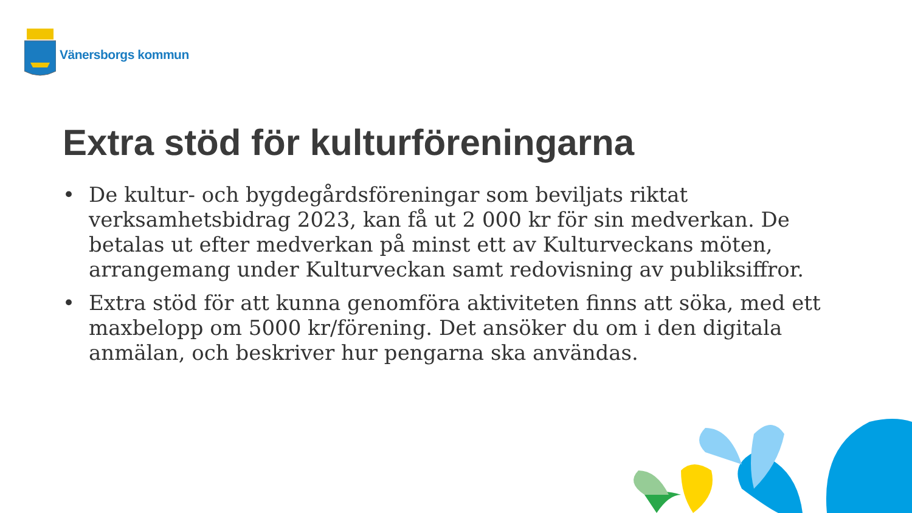Vänersborgs kommun
Extra stöd för kulturföreningarna
• De kultur- och bygdegårdsföreningar som beviljats riktat verksamhetsbidrag 2023, kan få ut 2 000 kr för sin medverkan. De betalas ut efter medverkan på minst ett av Kulturveckans möten, arrangemang under Kulturveckan samt redovisning av publiksiffror.
• Extra stöd för att kunna genomföra aktiviteten finns att söka, med ett maxbelopp om 5000 kr/förening. Det ansöker du om i den digitala anmälan, och beskriver hur pengarna ska användas.